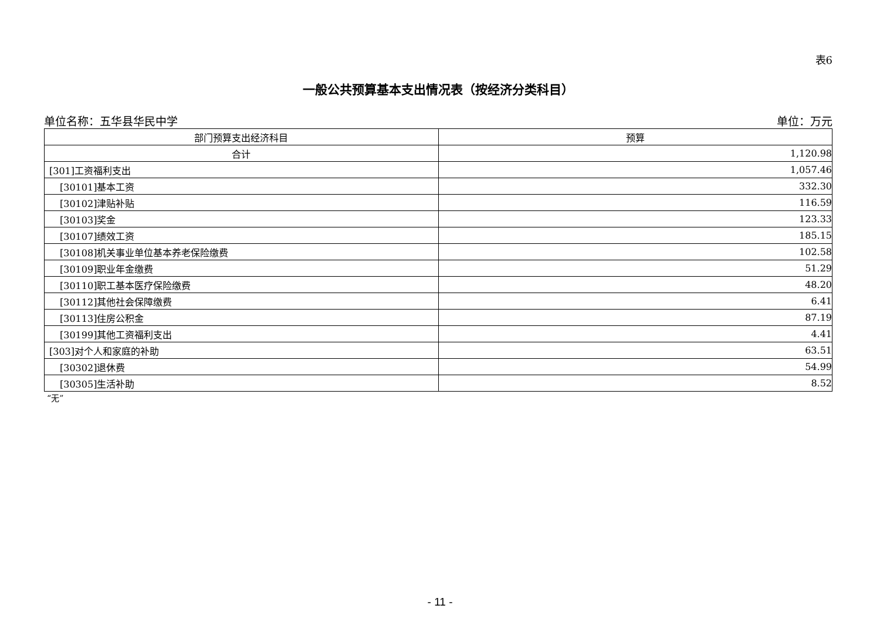表6
一般公共预算基本支出情况表（按经济分类科目）
单位名称：五华县华民中学 单位：万元
| 部门预算支出经济科目 | 预算 |
| --- | --- |
| 合计 | 1,120.98 |
| [301]工资福利支出 | 1,057.46 |
| [30101]基本工资 | 332.30 |
| [30102]津贴补贴 | 116.59 |
| [30103]奖金 | 123.33 |
| [30107]绩效工资 | 185.15 |
| [30108]机关事业单位基本养老保险缴费 | 102.58 |
| [30109]职业年金缴费 | 51.29 |
| [30110]职工基本医疗保险缴费 | 48.20 |
| [30112]其他社会保障缴费 | 6.41 |
| [30113]住房公积金 | 87.19 |
| [30199]其他工资福利支出 | 4.41 |
| [303]对个人和家庭的补助 | 63.51 |
| [30302]退休费 | 54.99 |
| [30305]生活补助 | 8.52 |
“无”
- 11 -